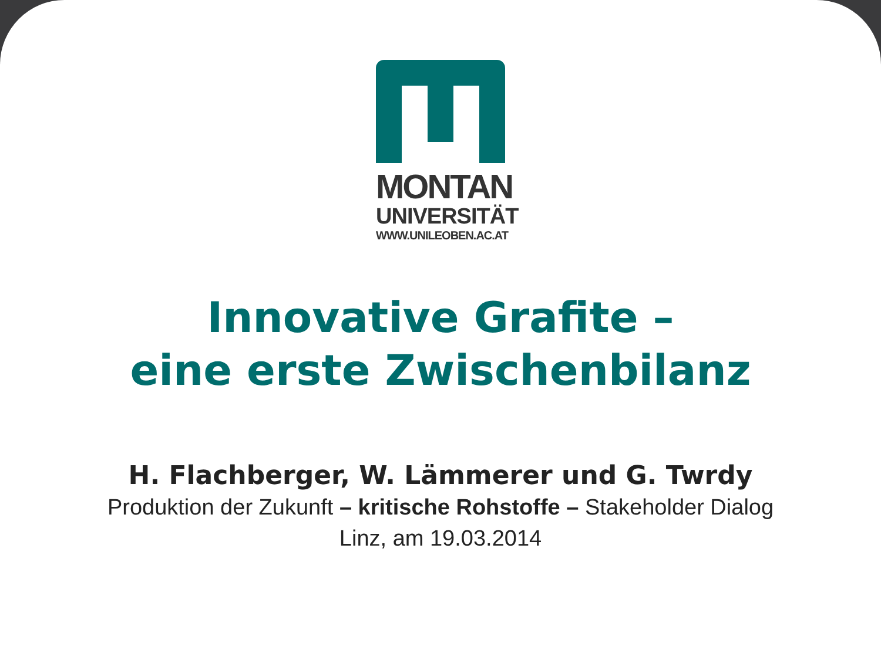MONTAN
UNIVERSITÄT
WWW.UNILEOBEN.AC.AT
Innovative Grafite –
eine erste Zwischenbilanz
H. Flachberger, W. Lämmerer und G. Twrdy
Produktion der Zukunft – kritische Rohstoffe – Stakeholder Dialog
Linz, am 19.03.2014